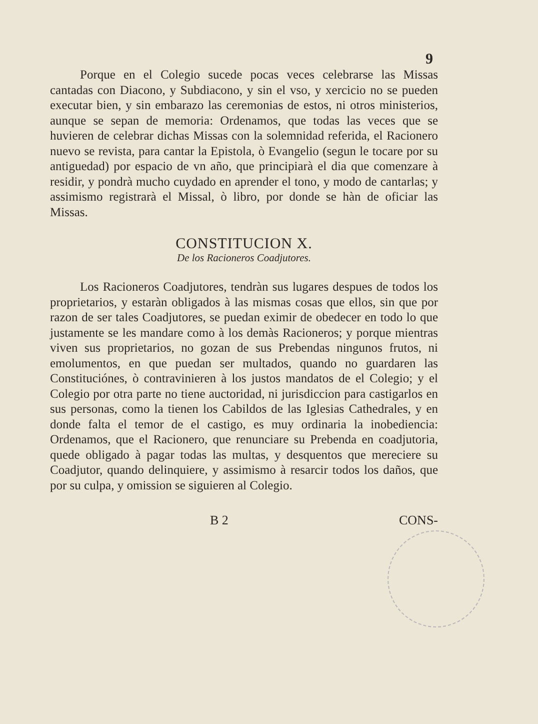9
Porque en el Colegio sucede pocas veces celebrarse las Missas cantadas con Diacono, y Subdiacono, y sin el vso, y xercicio no se pueden executar bien, y sin embarazo las ceremonias de estos, ni otros ministerios, aunque se sepan de memoria: Ordenamos, que todas las veces que se huvieren de celebrar dichas Missas con la solemnidad referida, el Racionero nuevo se revista, para cantar la Epistola, ò Evangelio (segun le tocare por su antiguedad) por espacio de vn año, que principiarà el dia que comenzare à residir, y pondrà mucho cuydado en aprender el tono, y modo de cantarlas; y assimismo registrarà el Missal, ò libro, por donde se hàn de oficiar las Missas.
CONSTITUCION X.
De los Racioneros Coadjutores.
Los Racioneros Coadjutores, tendràn sus lugares despues de todos los proprietarios, y estaràn obligados à las mismas cosas que ellos, sin que por razon de ser tales Coadjutores, se puedan eximir de obedecer en todo lo que justamente se les mandare como à los demàs Racioneros; y porque mientras viven sus proprietarios, no gozan de sus Prebendas ningunos frutos, ni emolumentos, en que puedan ser multados, quando no guardaren las Constitución­es, ò contravinieren à los justos mandatos de el Colegio; y el Colegio por otra parte no tiene auctoridad, ni jurisdiccion para castigarlos en sus personas, como la tienen los Cabildos de las Iglesias Cathedrales, y en donde falta el temor de el castigo, es muy ordinaria la inobediencia: Ordenamos, que el Racionero, que renunciare su Prebenda en coadjutoria, quede obligado à pagar todas las multas, y desquentos que mereciere su Coadjutor, quando delinquiere, y assimismo à resarcir todos los daños, que por su culpa, y omission se siguieren al Colegio.
B 2 CONS-